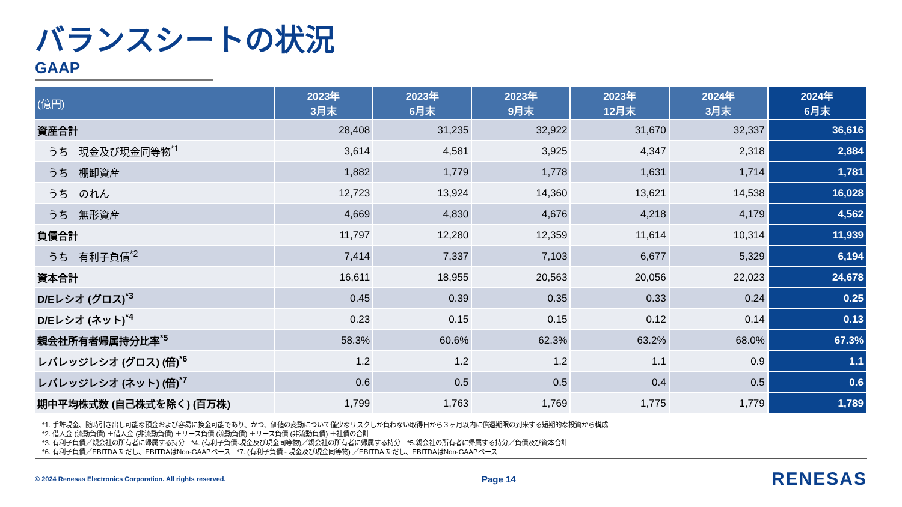バランスシートの状況
GAAP
| (億円) | 2023年 3月末 | 2023年 6月末 | 2023年 9月末 | 2023年 12月末 | 2024年 3月末 | 2024年 6月末 |
| --- | --- | --- | --- | --- | --- | --- |
| 資産合計 | 28,408 | 31,235 | 32,922 | 31,670 | 32,337 | 36,616 |
| うち 現金及び現金同等物<sup>*1</sup> | 3,614 | 4,581 | 3,925 | 4,347 | 2,318 | 2,884 |
| うち 棚卸資産 | 1,882 | 1,779 | 1,778 | 1,631 | 1,714 | 1,781 |
| うち のれん | 12,723 | 13,924 | 14,360 | 13,621 | 14,538 | 16,028 |
| うち 無形資産 | 4,669 | 4,830 | 4,676 | 4,218 | 4,179 | 4,562 |
| 負債合計 | 11,797 | 12,280 | 12,359 | 11,614 | 10,314 | 11,939 |
| うち 有利子負債<sup>*2</sup> | 7,414 | 7,337 | 7,103 | 6,677 | 5,329 | 6,194 |
| 資本合計 | 16,611 | 18,955 | 20,563 | 20,056 | 22,023 | 24,678 |
| D/Eレシオ (グロス)<sup>*3</sup> | 0.45 | 0.39 | 0.35 | 0.33 | 0.24 | 0.25 |
| D/Eレシオ (ネット)<sup>*4</sup> | 0.23 | 0.15 | 0.15 | 0.12 | 0.14 | 0.13 |
| 親会社所有者帰属持分比率<sup>*5</sup> | 58.3% | 60.6% | 62.3% | 63.2% | 68.0% | 67.3% |
| レバレッジレシオ (グロス) (倍)<sup>*6</sup> | 1.2 | 1.2 | 1.2 | 1.1 | 0.9 | 1.1 |
| レバレッジレシオ (ネット) (倍)<sup>*7</sup> | 0.6 | 0.5 | 0.5 | 0.4 | 0.5 | 0.6 |
| 期中平均株式数 (自己株式を除く) (百万株) | 1,799 | 1,763 | 1,769 | 1,775 | 1,779 | 1,789 |
*1: 手許現金、随時引き出し可能な預金および容易に換金可能であり、かつ、価値の変動について僅少なリスクしか負わない取得日から３ヶ月以内に償還期限の到来する短期的な投資から構成
*2: 借入金 (流動負債) ＋借入金 (非流動負債) ＋リース負債 (流動負債) ＋リース負債 (非流動負債) ＋社債の合計
*3: 有利子負債／親会社の所有者に帰属する持分　*4: (有利子負債-現金及び現金同等物)／親会社の所有者に帰属する持分　*5:親会社の所有者に帰属する持分／負債及び資本合計
*6: 有利子負債／EBITDA ただし、EBITDAはNon-GAAPベース　*7: (有利子負債 - 現金及び現金同等物) ／EBITDA ただし、EBITDAはNon-GAAPベース
© 2024 Renesas Electronics Corporation. All rights reserved. Page 14 RENESAS